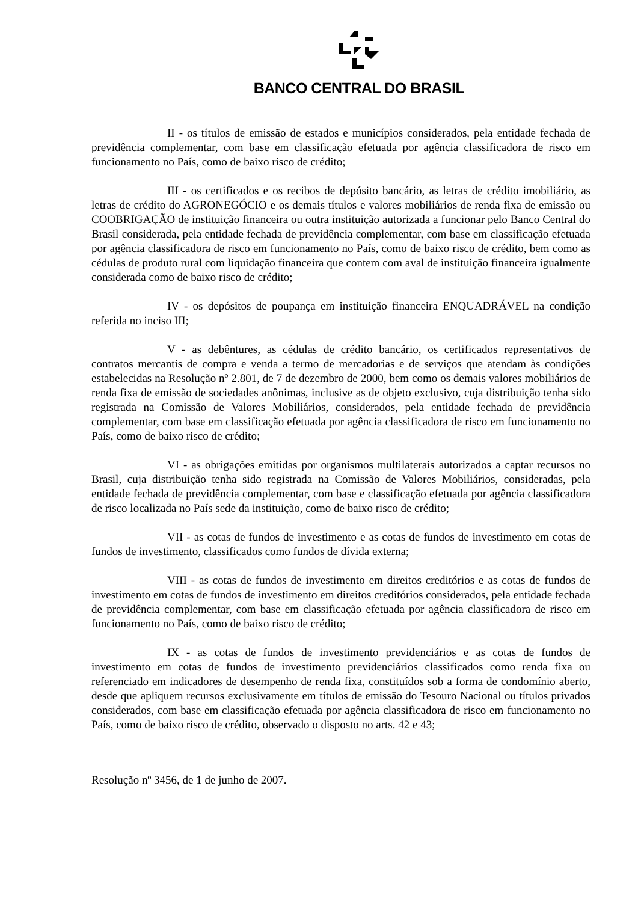BANCO CENTRAL DO BRASIL
II - os títulos de emissão de estados e municípios considerados, pela entidade fechada de previdência complementar, com base em classificação efetuada por agência classificadora de risco em funcionamento no País, como de baixo risco de crédito;
III - os certificados e os recibos de depósito bancário, as letras de crédito imobiliário, as letras de crédito do AGRONEGÓCIO e os demais títulos e valores mobiliários de renda fixa de emissão ou COOBRIGAÇÃO de instituição financeira ou outra instituição autorizada a funcionar pelo Banco Central do Brasil considerada, pela entidade fechada de previdência complementar, com base em classificação efetuada por agência classificadora de risco em funcionamento no País, como de baixo risco de crédito, bem como as cédulas de produto rural com liquidação financeira que contem com aval de instituição financeira igualmente considerada como de baixo risco de crédito;
IV - os depósitos de poupança em instituição financeira ENQUADRÁVEL na condição referida no inciso III;
V - as debêntures, as cédulas de crédito bancário, os certificados representativos de contratos mercantis de compra e venda a termo de mercadorias e de serviços que atendam às condições estabelecidas na Resolução nº 2.801, de 7 de dezembro de 2000, bem como os demais valores mobiliários de renda fixa de emissão de sociedades anônimas, inclusive as de objeto exclusivo, cuja distribuição tenha sido registrada na Comissão de Valores Mobiliários, considerados, pela entidade fechada de previdência complementar, com base em classificação efetuada por agência classificadora de risco em funcionamento no País, como de baixo risco de crédito;
VI - as obrigações emitidas por organismos multilaterais autorizados a captar recursos no Brasil, cuja distribuição tenha sido registrada na Comissão de Valores Mobiliários, consideradas, pela entidade fechada de previdência complementar, com base e classificação efetuada por agência classificadora de risco localizada no País sede da instituição, como de baixo risco de crédito;
VII - as cotas de fundos de investimento e as cotas de fundos de investimento em cotas de fundos de investimento, classificados como fundos de dívida externa;
VIII - as cotas de fundos de investimento em direitos creditórios e as cotas de fundos de investimento em cotas de fundos de investimento em direitos creditórios considerados, pela entidade fechada de previdência complementar, com base em classificação efetuada por agência classificadora de risco em funcionamento no País, como de baixo risco de crédito;
IX - as cotas de fundos de investimento previdenciários e as cotas de fundos de investimento em cotas de fundos de investimento previdenciários classificados como renda fixa ou referenciado em indicadores de desempenho de renda fixa, constituídos sob a forma de condomínio aberto, desde que apliquem recursos exclusivamente em títulos de emissão do Tesouro Nacional ou títulos privados considerados, com base em classificação efetuada por agência classificadora de risco em funcionamento no País, como de baixo risco de crédito, observado o disposto no arts. 42 e 43;
Resolução nº 3456, de 1 de junho de 2007.